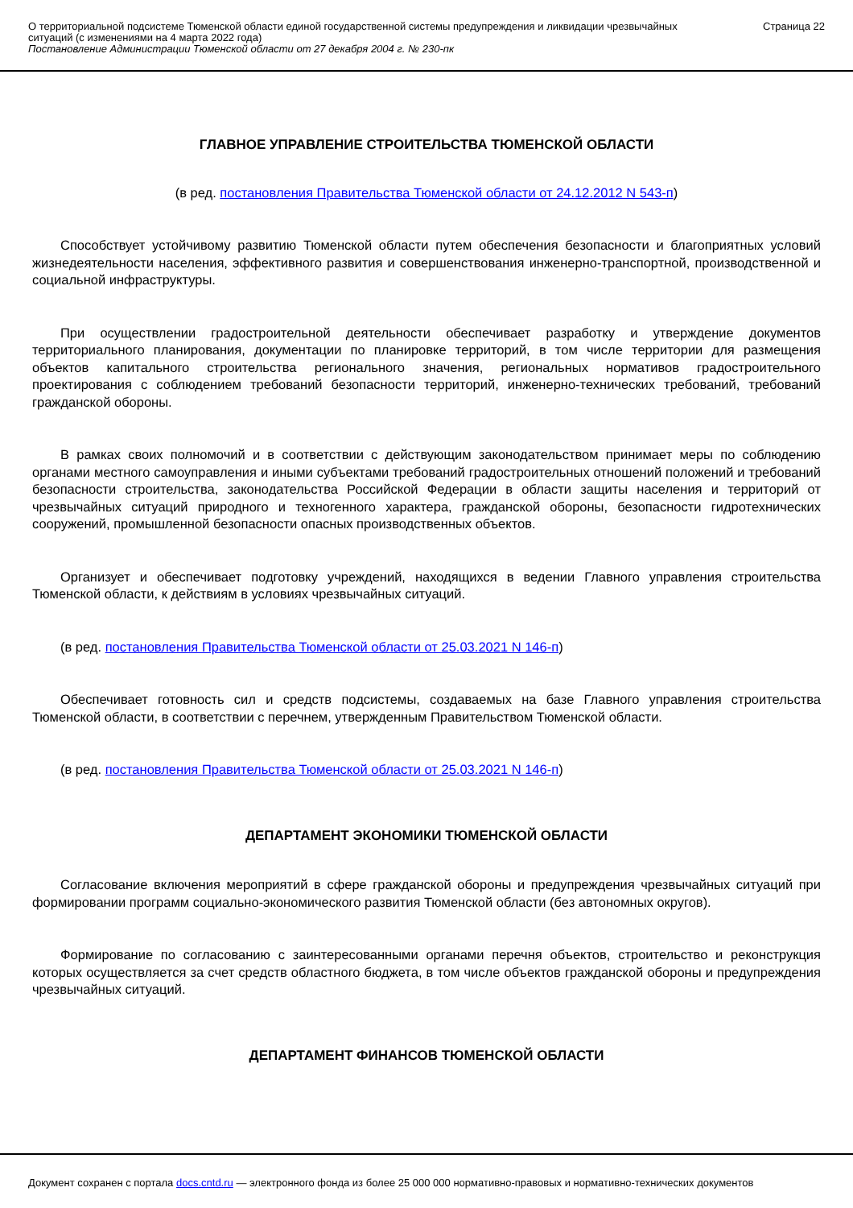О территориальной подсистеме Тюменской области единой государственной системы предупреждения и ликвидации чрезвычайных ситуаций (с изменениями на 4 марта 2022 года)
Постановление Администрации Тюменской области от 27 декабря 2004 г. № 230-пк
Страница 22
ГЛАВНОЕ УПРАВЛЕНИЕ СТРОИТЕЛЬСТВА ТЮМЕНСКОЙ ОБЛАСТИ
(в ред. постановления Правительства Тюменской области от 24.12.2012 N 543-п)
Способствует устойчивому развитию Тюменской области путем обеспечения безопасности и благоприятных условий жизнедеятельности населения, эффективного развития и совершенствования инженерно-транспортной, производственной и социальной инфраструктуры.
При осуществлении градостроительной деятельности обеспечивает разработку и утверждение документов территориального планирования, документации по планировке территорий, в том числе территории для размещения объектов капитального строительства регионального значения, региональных нормативов градостроительного проектирования с соблюдением требований безопасности территорий, инженерно-технических требований, требований гражданской обороны.
В рамках своих полномочий и в соответствии с действующим законодательством принимает меры по соблюдению органами местного самоуправления и иными субъектами требований градостроительных отношений положений и требований безопасности строительства, законодательства Российской Федерации в области защиты населения и территорий от чрезвычайных ситуаций природного и техногенного характера, гражданской обороны, безопасности гидротехнических сооружений, промышленной безопасности опасных производственных объектов.
Организует и обеспечивает подготовку учреждений, находящихся в ведении Главного управления строительства Тюменской области, к действиям в условиях чрезвычайных ситуаций.
(в ред. постановления Правительства Тюменской области от 25.03.2021 N 146-п)
Обеспечивает готовность сил и средств подсистемы, создаваемых на базе Главного управления строительства Тюменской области, в соответствии с перечнем, утвержденным Правительством Тюменской области.
(в ред. постановления Правительства Тюменской области от 25.03.2021 N 146-п)
ДЕПАРТАМЕНТ ЭКОНОМИКИ ТЮМЕНСКОЙ ОБЛАСТИ
Согласование включения мероприятий в сфере гражданской обороны и предупреждения чрезвычайных ситуаций при формировании программ социально-экономического развития Тюменской области (без автономных округов).
Формирование по согласованию с заинтересованными органами перечня объектов, строительство и реконструкция которых осуществляется за счет средств областного бюджета, в том числе объектов гражданской обороны и предупреждения чрезвычайных ситуаций.
ДЕПАРТАМЕНТ ФИНАНСОВ ТЮМЕНСКОЙ ОБЛАСТИ
Документ сохранен с портала docs.cntd.ru — электронного фонда из более 25 000 000 нормативно-правовых и нормативно-технических документов